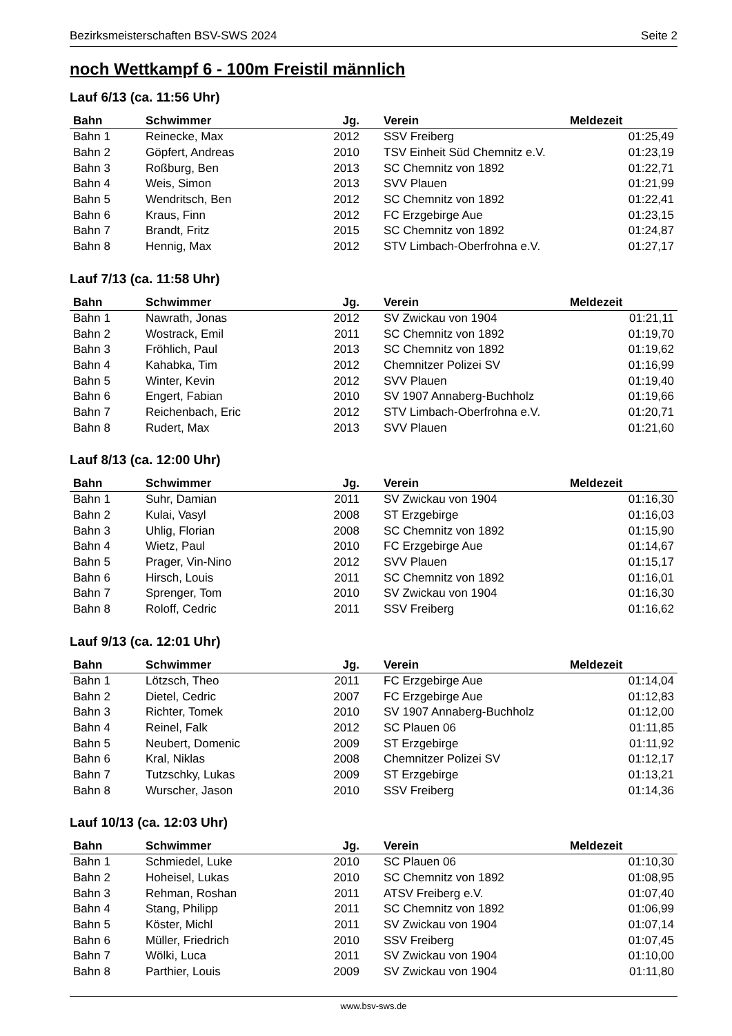Bezirksmeisterschaften BSV-SWS 2024 Seite 2
noch Wettkampf 6 - 100m Freistil männlich
Lauf 6/13 (ca. 11:56 Uhr)
| Bahn | Schwimmer | Jg. | Verein | Meldezeit |
| --- | --- | --- | --- | --- |
| Bahn 1 | Reinecke, Max | 2012 | SSV Freiberg | 01:25,49 |
| Bahn 2 | Göpfert, Andreas | 2010 | TSV Einheit Süd Chemnitz e.V. | 01:23,19 |
| Bahn 3 | Roßburg, Ben | 2013 | SC Chemnitz von 1892 | 01:22,71 |
| Bahn 4 | Weis, Simon | 2013 | SVV Plauen | 01:21,99 |
| Bahn 5 | Wendritsch, Ben | 2012 | SC Chemnitz von 1892 | 01:22,41 |
| Bahn 6 | Kraus, Finn | 2012 | FC Erzgebirge Aue | 01:23,15 |
| Bahn 7 | Brandt, Fritz | 2015 | SC Chemnitz von 1892 | 01:24,87 |
| Bahn 8 | Hennig, Max | 2012 | STV Limbach-Oberfrohna e.V. | 01:27,17 |
Lauf 7/13 (ca. 11:58 Uhr)
| Bahn | Schwimmer | Jg. | Verein | Meldezeit |
| --- | --- | --- | --- | --- |
| Bahn 1 | Nawrath, Jonas | 2012 | SV Zwickau von 1904 | 01:21,11 |
| Bahn 2 | Wostrack, Emil | 2011 | SC Chemnitz von 1892 | 01:19,70 |
| Bahn 3 | Fröhlich, Paul | 2013 | SC Chemnitz von 1892 | 01:19,62 |
| Bahn 4 | Kahabka, Tim | 2012 | Chemnitzer Polizei SV | 01:16,99 |
| Bahn 5 | Winter, Kevin | 2012 | SVV Plauen | 01:19,40 |
| Bahn 6 | Engert, Fabian | 2010 | SV 1907 Annaberg-Buchholz | 01:19,66 |
| Bahn 7 | Reichenbach, Eric | 2012 | STV Limbach-Oberfrohna e.V. | 01:20,71 |
| Bahn 8 | Rudert, Max | 2013 | SVV Plauen | 01:21,60 |
Lauf 8/13 (ca. 12:00 Uhr)
| Bahn | Schwimmer | Jg. | Verein | Meldezeit |
| --- | --- | --- | --- | --- |
| Bahn 1 | Suhr, Damian | 2011 | SV Zwickau von 1904 | 01:16,30 |
| Bahn 2 | Kulai, Vasyl | 2008 | ST Erzgebirge | 01:16,03 |
| Bahn 3 | Uhlig, Florian | 2008 | SC Chemnitz von 1892 | 01:15,90 |
| Bahn 4 | Wietz, Paul | 2010 | FC Erzgebirge Aue | 01:14,67 |
| Bahn 5 | Prager, Vin-Nino | 2012 | SVV Plauen | 01:15,17 |
| Bahn 6 | Hirsch, Louis | 2011 | SC Chemnitz von 1892 | 01:16,01 |
| Bahn 7 | Sprenger, Tom | 2010 | SV Zwickau von 1904 | 01:16,30 |
| Bahn 8 | Roloff, Cedric | 2011 | SSV Freiberg | 01:16,62 |
Lauf 9/13 (ca. 12:01 Uhr)
| Bahn | Schwimmer | Jg. | Verein | Meldezeit |
| --- | --- | --- | --- | --- |
| Bahn 1 | Lötzsch, Theo | 2011 | FC Erzgebirge Aue | 01:14,04 |
| Bahn 2 | Dietel, Cedric | 2007 | FC Erzgebirge Aue | 01:12,83 |
| Bahn 3 | Richter, Tomek | 2010 | SV 1907 Annaberg-Buchholz | 01:12,00 |
| Bahn 4 | Reinel, Falk | 2012 | SC Plauen 06 | 01:11,85 |
| Bahn 5 | Neubert, Domenic | 2009 | ST Erzgebirge | 01:11,92 |
| Bahn 6 | Kral, Niklas | 2008 | Chemnitzer Polizei SV | 01:12,17 |
| Bahn 7 | Tutzschky, Lukas | 2009 | ST Erzgebirge | 01:13,21 |
| Bahn 8 | Wurscher, Jason | 2010 | SSV Freiberg | 01:14,36 |
Lauf 10/13 (ca. 12:03 Uhr)
| Bahn | Schwimmer | Jg. | Verein | Meldezeit |
| --- | --- | --- | --- | --- |
| Bahn 1 | Schmiedel, Luke | 2010 | SC Plauen 06 | 01:10,30 |
| Bahn 2 | Hoheisel, Lukas | 2010 | SC Chemnitz von 1892 | 01:08,95 |
| Bahn 3 | Rehman, Roshan | 2011 | ATSV Freiberg e.V. | 01:07,40 |
| Bahn 4 | Stang, Philipp | 2011 | SC Chemnitz von 1892 | 01:06,99 |
| Bahn 5 | Köster, Michl | 2011 | SV Zwickau von 1904 | 01:07,14 |
| Bahn 6 | Müller, Friedrich | 2010 | SSV Freiberg | 01:07,45 |
| Bahn 7 | Wölki, Luca | 2011 | SV Zwickau von 1904 | 01:10,00 |
| Bahn 8 | Parthier, Louis | 2009 | SV Zwickau von 1904 | 01:11,80 |
www.bsv-sws.de